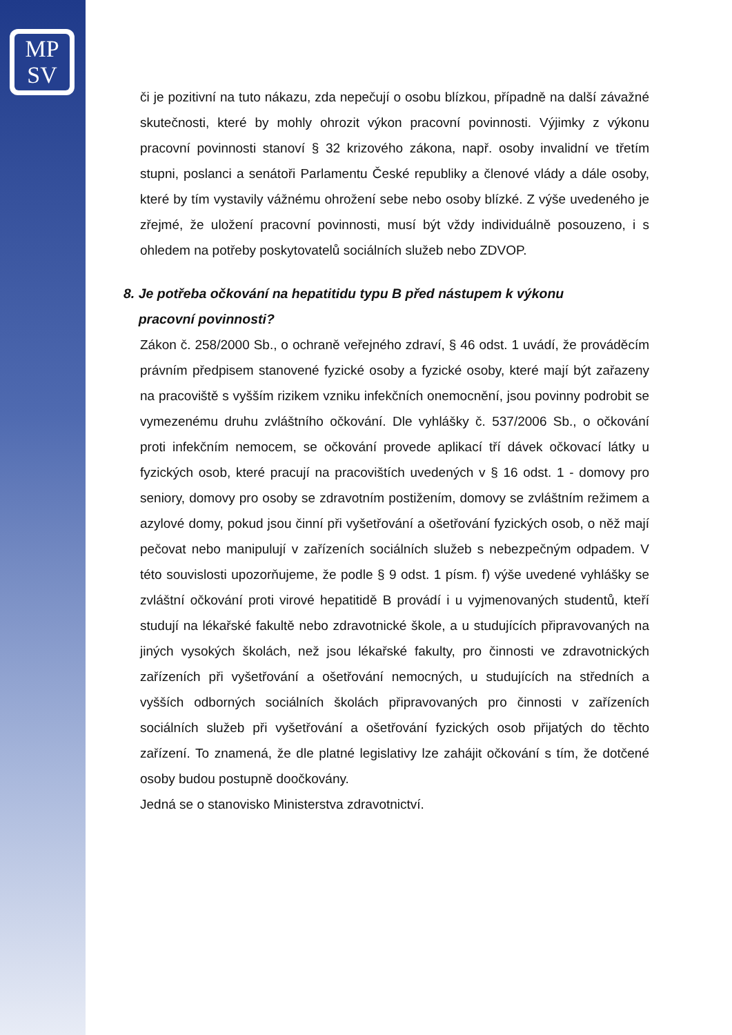MP
SV
či je pozitivní na tuto nákazu, zda nepečují o osobu blízkou, případně na další závažné skutečnosti, které by mohly ohrozit výkon pracovní povinnosti. Výjimky z výkonu pracovní povinnosti stanoví § 32 krizového zákona, např. osoby invalidní ve třetím stupni, poslanci a senátoři Parlamentu České republiky a členové vlády a dále osoby, které by tím vystavily vážnému ohrožení sebe nebo osoby blízké. Z výše uvedeného je zřejmé, že uložení pracovní povinnosti, musí být vždy individuálně posouzeno, i s ohledem na potřeby poskytovatelů sociálních služeb nebo ZDVOP.
8. Je potřeba očkování na hepatitidu typu B před nástupem k výkonu
pracovní povinnosti?
Zákon č. 258/2000 Sb., o ochraně veřejného zdraví, § 46 odst. 1 uvádí, že prováděcím právním předpisem stanovené fyzické osoby a fyzické osoby, které mají být zařazeny na pracoviště s vyšším rizikem vzniku infekčních onemocnění, jsou povinny podrobit se vymezenému druhu zvláštního očkování. Dle vyhlášky č. 537/2006 Sb., o očkování proti infekčním nemocem, se očkování provede aplikací tří dávek očkovací látky u fyzických osob, které pracují na pracovištích uvedených v § 16 odst. 1 - domovy pro seniory, domovy pro osoby se zdravotním postižením, domovy se zvláštním režimem a azylové domy, pokud jsou činní při vyšetřování a ošetřování fyzických osob, o něž mají pečovat nebo manipulují v zařízeních sociálních služeb s nebezpečným odpadem. V této souvislosti upozorňujeme, že podle § 9 odst. 1 písm. f) výše uvedené vyhlášky se zvláštní očkování proti virové hepatitidě B provádí i u vyjmenovaných studentů, kteří studují na lékařské fakultě nebo zdravotnické škole, a u studujících připravovaných na jiných vysokých školách, než jsou lékařské fakulty, pro činnosti ve zdravotnických zařízeních při vyšetřování a ošetřování nemocných, u studujících na středních a vyšších odborných sociálních školách připravovaných pro činnosti v zařízeních sociálních služeb při vyšetřování a ošetřování fyzických osob přijatých do těchto zařízení. To znamená, že dle platné legislativy lze zahájit očkování s tím, že dotčené osoby budou postupně doočkovány.
Jedná se o stanovisko Ministerstva zdravotnictví.